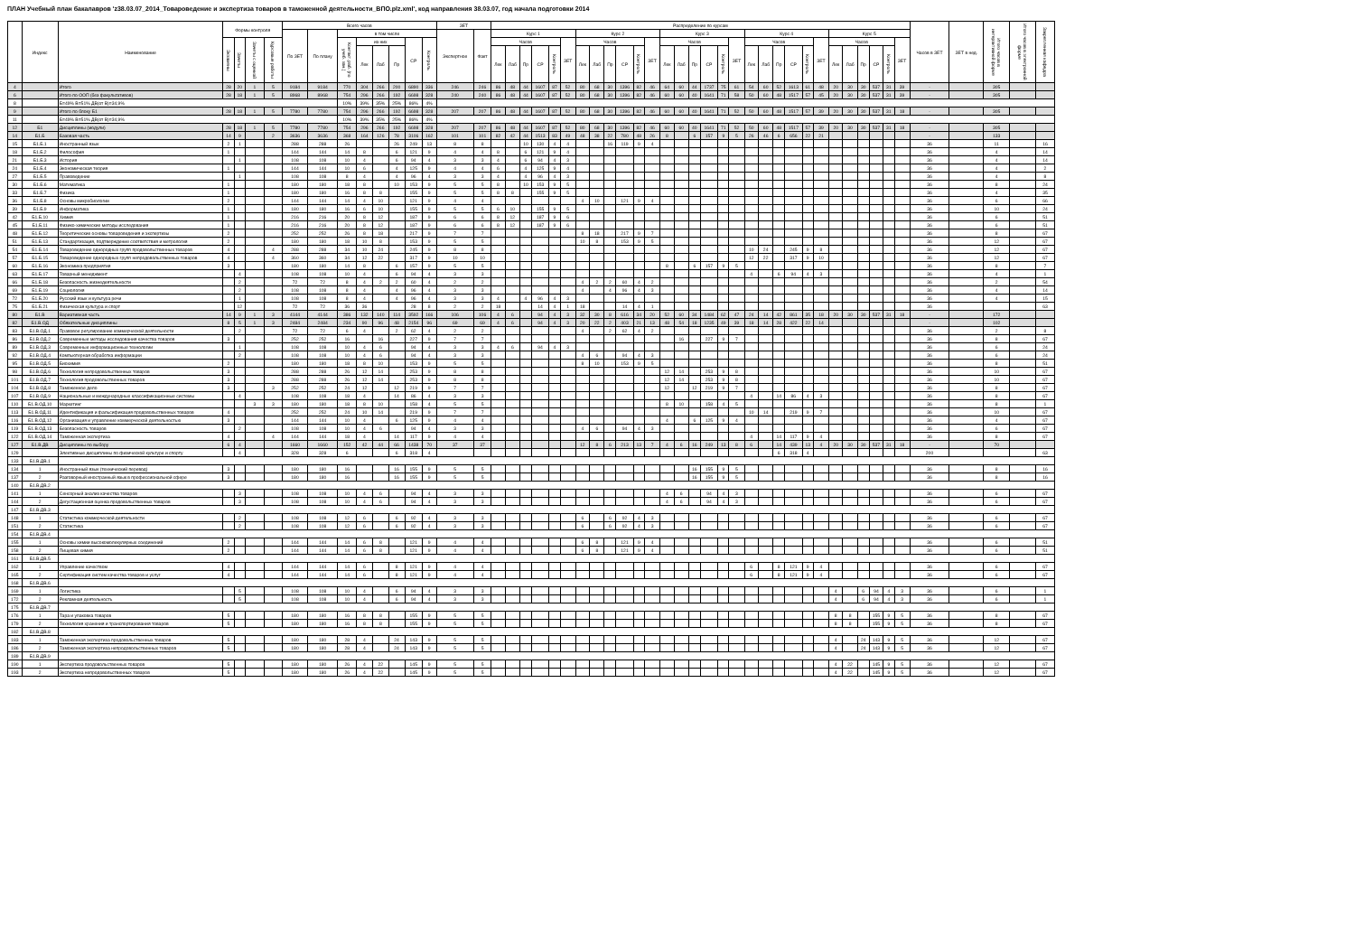ПЛАН Учебный план бакалавров 'z38.03.07_2014_Товароведение и экспертиза товаров в таможенной деятельности_ВПО.plz.xml', код направления 38.03.07, год начала подготовки 2014
| | Индекс | Наименование | Формы контроля | | | | Всего часов | | | | | | | | ЗЕТ | | Распределение по курсам | | | | | | | | | | | | | | | | | | | | | | | | | | | | | | Часов в ЗЕТ | ЗЕТ в нед. | Итого часов в интерактивной форме | Итого часов в электронной форме | Закрепленная кафедра |
| --- | --- | --- | --- | --- | --- | --- | --- | --- | --- | --- | --- | --- | --- | --- | --- | --- | --- | --- | --- | --- | --- | --- | --- | --- | --- | --- | --- | --- | --- | --- | --- | --- | --- | --- | --- | --- | --- | --- | --- | --- | --- | --- | --- | --- | --- | --- | --- | --- | --- | --- | --- |
| | | | | | | | По ЗЕТ | По плану | в том числе | | | | | | Экспертное | Факт | Курс 1 | | | | | | Курс 2 | | | | | | Курс 3 | | | | | | Курс 4 | | | | | | Курс 5 | | | | | | | | | | |
| | | | Экзамены | Зачеты | Зачеты с оценкой | Курсовые работы | | | Контакт. раб. (по учеб. зан.) | из них | | | СР | Контроль | | | Часов | | | | | ЗЕТ | Часов | | | | | ЗЕТ | Часов | | | | | ЗЕТ | Часов | | | | | ЗЕТ | Часов | | | | | ЗЕТ | | | | | |
| | | | | | | | | | | Лек | Лаб | Пр | | | | | Лек | Лаб | Пр | СР | Контроль | | Лек | Лаб | Пр | СР | Контроль | | Лек | Лаб | Пр | СР | Контроль | | Лек | Лаб | Пр | СР | Контроль | | Лек | Лаб | Пр | СР | Контроль | | | | | | |
| 4 | | Итого | 28 | 20 | 1 | 5 | 9184 | 9184 | 770 | 304 | 266 | 200 | 6890 | 336 | 246 | 246 | 86 | 48 | 44 | 1607 | 87 | 52 | 80 | 68 | 30 | 1396 | 82 | 46 | 64 | 60 | 44 | 1737 | 75 | 61 | 54 | 60 | 52 | 1613 | 61 | 48 | 20 | 30 | 30 | 537 | 31 | 39 | - | | 305 | | |
| 6 | | Итого по ООП (без факультативов) | 28 | 18 | 1 | 5 | 8968 | 8968 | 754 | 296 | 266 | 192 | 6698 | 328 | 240 | 240 | 86 | 48 | 44 | 1607 | 87 | 52 | 80 | 68 | 30 | 1396 | 82 | 46 | 60 | 60 | 40 | 1641 | 71 | 58 | 50 | 60 | 48 | 1517 | 57 | 45 | 20 | 30 | 30 | 537 | 31 | 39 | - | | 305 | | |
| 8 | | Б=49% В=51% ДВ(от В)=34,9% | | | | | | | 10% | 39% | 35% | 25% | 86% | 4% | | | | | | | | | | | | | | | | | | | | | | | | | | | | | | | | | | | | | |
| 9 | | Итого по блоку Б1 | 28 | 18 | 1 | 5 | 7780 | 7780 | 754 | 296 | 266 | 192 | 6698 | 328 | 207 | 207 | 86 | 48 | 44 | 1607 | 87 | 52 | 80 | 68 | 30 | 1396 | 82 | 46 | 60 | 60 | 40 | 1641 | 71 | 52 | 50 | 60 | 48 | 1517 | 57 | 39 | 20 | 30 | 30 | 537 | 31 | 18 | - | | 305 | | |
| 11 | | Б=49% В=51% ДВ(от В)=34,9% | | | | | | | 10% | 39% | 35% | 25% | 86% | 4% | | | | | | | | | | | | | | | | | | | | | | | | | | | | | | | | | | | | | |
| 12 | Б1 | Дисциплины (модули) | 28 | 18 | 1 | 5 | 7780 | 7780 | 754 | 296 | 266 | 192 | 6698 | 328 | 207 | 207 | 86 | 48 | 44 | 1607 | 87 | 52 | 80 | 68 | 30 | 1396 | 82 | 46 | 60 | 60 | 40 | 1641 | 71 | 52 | 50 | 60 | 48 | 1517 | 57 | 39 | 20 | 30 | 30 | 537 | 31 | 18 | - | | 305 | | |
| 14 | Б1.Б | Базовая часть | 14 | 9 | | 2 | 3636 | 3636 | 368 | 164 | 126 | 78 | 3106 | 162 | 101 | 101 | 82 | 42 | 44 | 1513 | 83 | 49 | 48 | 38 | 22 | 780 | 48 | 26 | 8 | | 6 | 157 | 9 | 5 | 26 | 46 | 6 | 656 | 22 | 21 | | | | | | | - | | 133 | | |
| 15 | Б1.Б.1 | Иностранный язык | 2 | 1 | | | 288 | 288 | 26 | | | 26 | 249 | 13 | 8 | 8 | | | 10 | 130 | 4 | 4 | | | 16 | 119 | 9 | 4 | | | | | | | | | | | | | | | | | | | 36 | | 11 | | 16 |
| 18 | Б1.Б.2 | Философия | 1 | | | | 144 | 144 | 14 | 8 | | 6 | 121 | 9 | 4 | 4 | 8 | | 6 | 121 | 9 | 4 | | | | | | | | | | | | | | | | | | | | | | | | | 36 | | 4 | | 14 |
| 21 | Б1.Б.3 | История | | 1 | | | 108 | 108 | 10 | 4 | | 6 | 94 | 4 | 3 | 3 | 4 | | 6 | 94 | 4 | 3 | | | | | | | | | | | | | | | | | | | | | | | | | 36 | | 4 | | 14 |
| 24 | Б1.Б.4 | Экономическая теория | 1 | | | | 144 | 144 | 10 | 6 | | 4 | 125 | 9 | 4 | 4 | 6 | | 4 | 125 | 9 | 4 | | | | | | | | | | | | | | | | | | | | | | | | | 36 | | 4 | | 2 |
| 27 | Б1.Б.5 | Правоведение | | 1 | | | 108 | 108 | 8 | 4 | | 4 | 96 | 4 | 3 | 3 | 4 | | 4 | 96 | 4 | 3 | | | | | | | | | | | | | | | | | | | | | | | | | 36 | | 4 | | 8 |
| 30 | Б1.Б.6 | Математика | 1 | | | | 180 | 180 | 18 | 8 | | 10 | 153 | 9 | 5 | 5 | 8 | | 10 | 153 | 9 | 5 | | | | | | | | | | | | | | | | | | | | | | | | | 36 | | 8 | | 24 |
| 33 | Б1.Б.7 | Физика | 1 | | | | 180 | 180 | 16 | 8 | 8 | | 155 | 9 | 5 | 5 | 8 | 8 | | 155 | 9 | 5 | | | | | | | | | | | | | | | | | | | | | | | | | 36 | | 4 | | 35 |
| 36 | Б1.Б.8 | Основы микробиологии | 2 | | | | 144 | 144 | 14 | 4 | 10 | | 121 | 9 | 4 | 4 | | | | | | | 4 | 10 | | 121 | 9 | 4 | | | | | | | | | | | | | | | | | | | 36 | | 6 | | 66 |
| 39 | Б1.Б.9 | Информатика | 1 | | | | 180 | 180 | 16 | 6 | 10 | | 155 | 9 | 5 | 5 | 6 | 10 | | 155 | 9 | 5 | | | | | | | | | | | | | | | | | | | | | | | | | 36 | | 10 | | 24 |
| 42 | Б1.Б.10 | Химия | 1 | | | | 216 | 216 | 20 | 8 | 12 | | 187 | 9 | 6 | 6 | 8 | 12 | | 187 | 9 | 6 | | | | | | | | | | | | | | | | | | | | | | | | | 36 | | 6 | | 51 |
| 45 | Б1.Б.11 | Физико-химические методы исследования | 1 | | | | 216 | 216 | 20 | 8 | 12 | | 187 | 9 | 6 | 6 | 8 | 12 | | 187 | 9 | 6 | | | | | | | | | | | | | | | | | | | | | | | | | 36 | | 6 | | 51 |
| 48 | Б1.Б.12 | Теоретические основы товароведения и экспертизы | 2 | | | | 252 | 252 | 26 | 8 | 18 | | 217 | 9 | 7 | 7 | | | | | | | 8 | 18 | | 217 | 9 | 7 | | | | | | | | | | | | | | | | | | | 36 | | 8 | | 67 |
| 51 | Б1.Б.13 | Стандартизация, подтверждение соответствия и метрология | 2 | | | | 180 | 180 | 18 | 10 | 8 | | 153 | 9 | 5 | 5 | | | | | | | 10 | 8 | | 153 | 9 | 5 | | | | | | | | | | | | | | | | | | | 36 | | 12 | | 67 |
| 54 | Б1.Б.14 | Товароведение однородных групп продовольственных товаров | 4 | | | 4 | 288 | 288 | 34 | 10 | 24 | | 245 | 9 | 8 | 8 | | | | | | | | | | | | | | | | | | | 10 | 24 | | 245 | 9 | 8 | | | | | | | 36 | | 12 | | 67 |
| 57 | Б1.Б.15 | Товароведение однородных групп непродовольственных товаров | 4 | | | 4 | 360 | 360 | 34 | 12 | 22 | | 317 | 9 | 10 | 10 | | | | | | | | | | | | | | | | | | | 12 | 22 | | 317 | 9 | 10 | | | | | | | 36 | | 12 | | 67 |
| 60 | Б1.Б.16 | Экономика предприятия | 3 | | | | 180 | 180 | 14 | 8 | | 6 | 157 | 9 | 5 | 5 | | | | | | | | | | | | | 8 | | 6 | 157 | 9 | 5 | | | | | | | | | | | | | 36 | | 8 | | 7 |
| 63 | Б1.Б.17 | Товарный менеджмент | | 4 | | | 108 | 108 | 10 | 4 | | 6 | 94 | 4 | 3 | 3 | | | | | | | | | | | | | | | | | | | 4 | | 6 | 94 | 4 | 3 | | | | | | | 36 | | 4 | | 1 |
| 66 | Б1.Б.18 | Безопасность жизнедеятельности | | 2 | | | 72 | 72 | 8 | 4 | 2 | 2 | 60 | 4 | 2 | 2 | | | | | | | 4 | 2 | 2 | 60 | 4 | 2 | | | | | | | | | | | | | | | | | | | 36 | | 2 | | 54 |
| 69 | Б1.Б.19 | Социология | | 2 | | | 108 | 108 | 8 | 4 | | 4 | 96 | 4 | 3 | 3 | | | | | | | 4 | | 4 | 96 | 4 | 3 | | | | | | | | | | | | | | | | | | | 36 | | 4 | | 14 |
| 72 | Б1.Б.20 | Русский язык и культура речи | | 1 | | | 108 | 108 | 8 | 4 | | 4 | 96 | 4 | 3 | 3 | 4 | | 4 | 96 | 4 | 3 | | | | | | | | | | | | | | | | | | | | | | | | | 36 | | 4 | | 15 |
| 75 | Б1.Б.21 | Физическая культура и спорт | | 12 | | | 72 | 72 | 36 | 36 | | | 28 | 8 | 2 | 2 | 18 | | | 14 | 4 | 1 | 18 | | | 14 | 4 | 1 | | | | | | | | | | | | | | | | | | | 36 | | | | 63 |
| 80 | Б1.В | Вариативная часть | 14 | 9 | 1 | 3 | 4144 | 4144 | 386 | 132 | 140 | 114 | 3592 | 166 | 106 | 106 | 4 | 6 | | 94 | 4 | 3 | 32 | 30 | 8 | 616 | 34 | 20 | 52 | 60 | 34 | 1484 | 62 | 47 | 24 | 14 | 42 | 861 | 35 | 18 | 20 | 30 | 30 | 537 | 31 | 18 | - | | 172 | | |
| 82 | Б1.В.ОД | Обязательные дисциплины | 8 | 5 | 1 | 3 | 2484 | 2484 | 234 | 90 | 96 | 48 | 2154 | 96 | 69 | 69 | 4 | 6 | | 94 | 4 | 3 | 20 | 22 | 2 | 403 | 21 | 13 | 48 | 54 | 18 | 1235 | 49 | 39 | 18 | 14 | 28 | 422 | 22 | 14 | | | | | | | - | | 102 | | |
| 83 | Б1.В.ОД.1 | Правовое регулирование коммерческой деятельности | | 2 | | | 72 | 72 | 6 | 4 | | 2 | 62 | 4 | 2 | 2 | | | | | | | 4 | | 2 | 62 | 4 | 2 | | | | | | | | | | | | | | | | | | | 36 | | 2 | | 8 |
| 86 | Б1.В.ОД.2 | Современные методы исследования качества товаров | 3 | | | | 252 | 252 | 16 | | 16 | | 227 | 9 | 7 | 7 | | | | | | | | | | | | | | 16 | | 227 | 9 | 7 | | | | | | | | | | | | | 36 | | 8 | | 67 |
| 89 | Б1.В.ОД.3 | Современные информационные технологии | | 1 | | | 108 | 108 | 10 | 4 | 6 | | 94 | 4 | 3 | 3 | 4 | 6 | | 94 | 4 | 3 | | | | | | | | | | | | | | | | | | | | | | | | | 36 | | 6 | | 24 |
| 92 | Б1.В.ОД.4 | Компьютерная обработка информации | | 2 | | | 108 | 108 | 10 | 4 | 6 | | 94 | 4 | 3 | 3 | | | | | | | 4 | 6 | | 94 | 4 | 3 | | | | | | | | | | | | | | | | | | | 36 | | 6 | | 24 |
| 95 | Б1.В.ОД.5 | Биохимия | 2 | | | | 180 | 180 | 18 | 8 | 10 | | 153 | 9 | 5 | 5 | | | | | | | 8 | 10 | | 153 | 9 | 5 | | | | | | | | | | | | | | | | | | | 36 | | 8 | | 51 |
| 98 | Б1.В.ОД.6 | Технология непродовольственных товаров | 3 | | | | 288 | 288 | 26 | 12 | 14 | | 253 | 9 | 8 | 8 | | | | | | | | | | | | | 12 | 14 | | 253 | 9 | 8 | | | | | | | | | | | | | 36 | | 10 | | 67 |
| 101 | Б1.В.ОД.7 | Технология продовольственных товаров | 3 | | | | 288 | 288 | 26 | 12 | 14 | | 253 | 9 | 8 | 8 | | | | | | | | | | | | | 12 | 14 | | 253 | 9 | 8 | | | | | | | | | | | | | 36 | | 10 | | 67 |
| 104 | Б1.В.ОД.8 | Таможенное дело | 3 | | | 3 | 252 | 252 | 24 | 12 | | 12 | 219 | 9 | 7 | 7 | | | | | | | | | | | | | 12 | | 12 | 219 | 9 | 7 | | | | | | | | | | | | | 36 | | 8 | | 67 |
| 107 | Б1.В.ОД.9 | Национальные и международные классификационные системы | | 4 | | | 108 | 108 | 18 | 4 | | 14 | 86 | 4 | 3 | 3 | | | | | | | | | | | | | | | | | | | 4 | | 14 | 86 | 4 | 3 | | | | | | | 36 | | 8 | | 67 |
| 110 | Б1.В.ОД.10 | Маркетинг | | | 3 | 3 | 180 | 180 | 18 | 8 | 10 | | 158 | 4 | 5 | 5 | | | | | | | | | | | | | 8 | 10 | | 158 | 4 | 5 | | | | | | | | | | | | | 36 | | 8 | | 1 |
| 113 | Б1.В.ОД.11 | Идентификация и фальсификация продовольственных товаров | 4 | | | | 252 | 252 | 24 | 10 | 14 | | 219 | 9 | 7 | 7 | | | | | | | | | | | | | | | | | | | 10 | 14 | | 219 | 9 | 7 | | | | | | | 36 | | 10 | | 67 |
| 116 | Б1.В.ОД.12 | Организация и управление коммерческой деятельностью | 3 | | | | 144 | 144 | 10 | 4 | | 6 | 125 | 9 | 4 | 4 | | | | | | | | | | | | | 4 | | 6 | 125 | 9 | 4 | | | | | | | | | | | | | 36 | | 4 | | 67 |
| 119 | Б1.В.ОД.13 | Безопасность товаров | | 2 | | | 108 | 108 | 10 | 4 | 6 | | 94 | 4 | 3 | 3 | | | | | | | 4 | 6 | | 94 | 4 | 3 | | | | | | | | | | | | | | | | | | | 36 | | 6 | | 67 |
| 122 | Б1.В.ОД.14 | Таможенная экспертиза | 4 | | | 4 | 144 | 144 | 18 | 4 | | 14 | 117 | 9 | 4 | 4 | | | | | | | | | | | | | | | | | | | 4 | | 14 | 117 | 9 | 4 | | | | | | | 36 | | 8 | | 67 |
| 127 | Б1.В.ДВ | Дисциплины по выбору | 6 | 4 | | | 1660 | 1660 | 152 | 42 | 44 | 66 | 1438 | 70 | 37 | 37 | | | | | | | 12 | 8 | 6 | 213 | 13 | 7 | 4 | 6 | 16 | 249 | 13 | 8 | 6 | | 14 | 439 | 13 | 4 | 20 | 30 | 30 | 537 | 31 | 18 | - | | 70 | | |
| 129 | | Элективные дисциплины по физической культуре и спорту | | 4 | | | 328 | 328 | 6 | | | 6 | 318 | 4 | | | | | | | | | | | | | | | | | | | | | | | 6 | 318 | 4 | | | | | | | | 200 | | | | 63 |
| 133 | Б1.В.ДВ.1 | | | | | | | | | | | | | | | | | | | | | | | | | | | | | | | | | | | | | | | | | | | | | | | | | | |
| 134 | 1 | Иностранный язык (технический перевод) | 3 | | | | 180 | 180 | 16 | | | 16 | 155 | 9 | 5 | 5 | | | | | | | | | | | | | | | 16 | 155 | 9 | 5 | | | | | | | | | | | | | 36 | | 8 | | 16 |
| 137 | 2 | Разговорный иностранный язык в профессиональной сфере | 3 | | | | 180 | 180 | 16 | | | 16 | 155 | 9 | 5 | 5 | | | | | | | | | | | | | | | 16 | 155 | 9 | 5 | | | | | | | | | | | | | 36 | | 8 | | 16 |
| 140 | Б1.В.ДВ.2 | | | | | | | | | | | | | | | | | | | | | | | | | | | | | | | | | | | | | | | | | | | | | | | | | | |
| 141 | 1 | Сенсорный анализ качества товаров | | 3 | | | 108 | 108 | 10 | 4 | 6 | | 94 | 4 | 3 | 3 | | | | | | | | | | | | | 4 | 6 | | 94 | 4 | 3 | | | | | | | | | | | | | 36 | | 6 | | 67 |
| 144 | 2 | Дегустационная оценка продовольственных товаров | | 3 | | | 108 | 108 | 10 | 4 | 6 | | 94 | 4 | 3 | 3 | | | | | | | | | | | | | 4 | 6 | | 94 | 4 | 3 | | | | | | | | | | | | | 36 | | 6 | | 67 |
| 147 | Б1.В.ДВ.3 | | | | | | | | | | | | | | | | | | | | | | | | | | | | | | | | | | | | | | | | | | | | | | | | | | |
| 148 | 1 | Статистика коммерческой деятельности | | 2 | | | 108 | 108 | 12 | 6 | | 6 | 92 | 4 | 3 | 3 | | | | | | | 6 | | 6 | 92 | 4 | 3 | | | | | | | | | | | | | | | | | | | 36 | | 6 | | 67 |
| 151 | 2 | Статистика | | 2 | | | 108 | 108 | 12 | 6 | | 6 | 92 | 4 | 3 | 3 | | | | | | | 6 | | 6 | 92 | 4 | 3 | | | | | | | | | | | | | | | | | | | 36 | | 6 | | 67 |
| 154 | Б1.В.ДВ.4 | | | | | | | | | | | | | | | | | | | | | | | | | | | | | | | | | | | | | | | | | | | | | | | | | | |
| 155 | 1 | Основы химии высокомолекулярных соединений | 2 | | | | 144 | 144 | 14 | 6 | 8 | | 121 | 9 | 4 | 4 | | | | | | | 6 | 8 | | 121 | 9 | 4 | | | | | | | | | | | | | | | | | | | 36 | | 6 | | 51 |
| 158 | 2 | Пищевая химия | 2 | | | | 144 | 144 | 14 | 6 | 8 | | 121 | 9 | 4 | 4 | | | | | | | 6 | 8 | | 121 | 9 | 4 | | | | | | | | | | | | | | | | | | | 36 | | 6 | | 51 |
| 161 | Б1.В.ДВ.5 | | | | | | | | | | | | | | | | | | | | | | | | | | | | | | | | | | | | | | | | | | | | | | | | | | |
| 162 | 1 | Управление качеством | 4 | | | | 144 | 144 | 14 | 6 | | 8 | 121 | 9 | 4 | 4 | | | | | | | | | | | | | | | | | | | 6 | | 8 | 121 | 9 | 4 | | | | | | | 36 | | 6 | | 67 |
| 165 | 2 | Сертификация систем качества товаров и услуг | 4 | | | | 144 | 144 | 14 | 6 | | 8 | 121 | 9 | 4 | 4 | | | | | | | | | | | | | | | | | | | 6 | | 8 | 121 | 9 | 4 | | | | | | | 36 | | 6 | | 67 |
| 168 | Б1.В.ДВ.6 | | | | | | | | | | | | | | | | | | | | | | | | | | | | | | | | | | | | | | | | | | | | | | | | | | |
| 169 | 1 | Логистика | | 5 | | | 108 | 108 | 10 | 4 | | 6 | 94 | 4 | 3 | 3 | | | | | | | | | | | | | | | | | | | | | | | | | 4 | | 6 | 94 | 4 | 3 | 36 | | 6 | | 1 |
| 172 | 2 | Рекламная деятельность | | 5 | | | 108 | 108 | 10 | 4 | | 6 | 94 | 4 | 3 | 3 | | | | | | | | | | | | | | | | | | | | | | | | | 4 | | 6 | 94 | 4 | 3 | 36 | | 6 | | 1 |
| 175 | Б1.В.ДВ.7 | | | | | | | | | | | | | | | | | | | | | | | | | | | | | | | | | | | | | | | | | | | | | | | | | | |
| 176 | 1 | Тара и упаковка товаров | 5 | | | | 180 | 180 | 16 | 8 | 8 | | 155 | 9 | 5 | 5 | | | | | | | | | | | | | | | | | | | | | | | | | 8 | 8 | | 155 | 9 | 5 | 36 | | 8 | | 67 |
| 179 | 2 | Технология хранения и транспортирования товаров | 5 | | | | 180 | 180 | 16 | 8 | 8 | | 155 | 9 | 5 | 5 | | | | | | | | | | | | | | | | | | | | | | | | | 8 | 8 | | 155 | 9 | 5 | 36 | | 8 | | 67 |
| 182 | Б1.В.ДВ.8 | | | | | | | | | | | | | | | | | | | | | | | | | | | | | | | | | | | | | | | | | | | | | | | | | | |
| 183 | 1 | Таможенная экспертиза продовольственных товаров | 5 | | | | 180 | 180 | 28 | 4 | | 24 | 143 | 9 | 5 | 5 | | | | | | | | | | | | | | | | | | | | | | | | | 4 | | 24 | 143 | 9 | 5 | 36 | | 12 | | 67 |
| 186 | 2 | Таможенная экспертиза непродовольственных товаров | 5 | | | | 180 | 180 | 28 | 4 | | 24 | 143 | 9 | 5 | 5 | | | | | | | | | | | | | | | | | | | | | | | | | 4 | | 24 | 143 | 9 | 5 | 36 | | 12 | | 67 |
| 189 | Б1.В.ДВ.9 | | | | | | | | | | | | | | | | | | | | | | | | | | | | | | | | | | | | | | | | | | | | | | | | | | |
| 190 | 1 | Экспертиза продовольственных товаров | 5 | | | | 180 | 180 | 26 | 4 | 22 | | 145 | 9 | 5 | 5 | | | | | | | | | | | | | | | | | | | | | | | | | 4 | 22 | | 145 | 9 | 5 | 36 | | 12 | | 67 |
| 193 | 2 | Экспертиза непродовольственных товаров | 5 | | | | 180 | 180 | 26 | 4 | 22 | | 145 | 9 | 5 | 5 | | | | | | | | | | | | | | | | | | | | | | | | | 4 | 22 | | 145 | 9 | 5 | 36 | | 12 | | 67 |